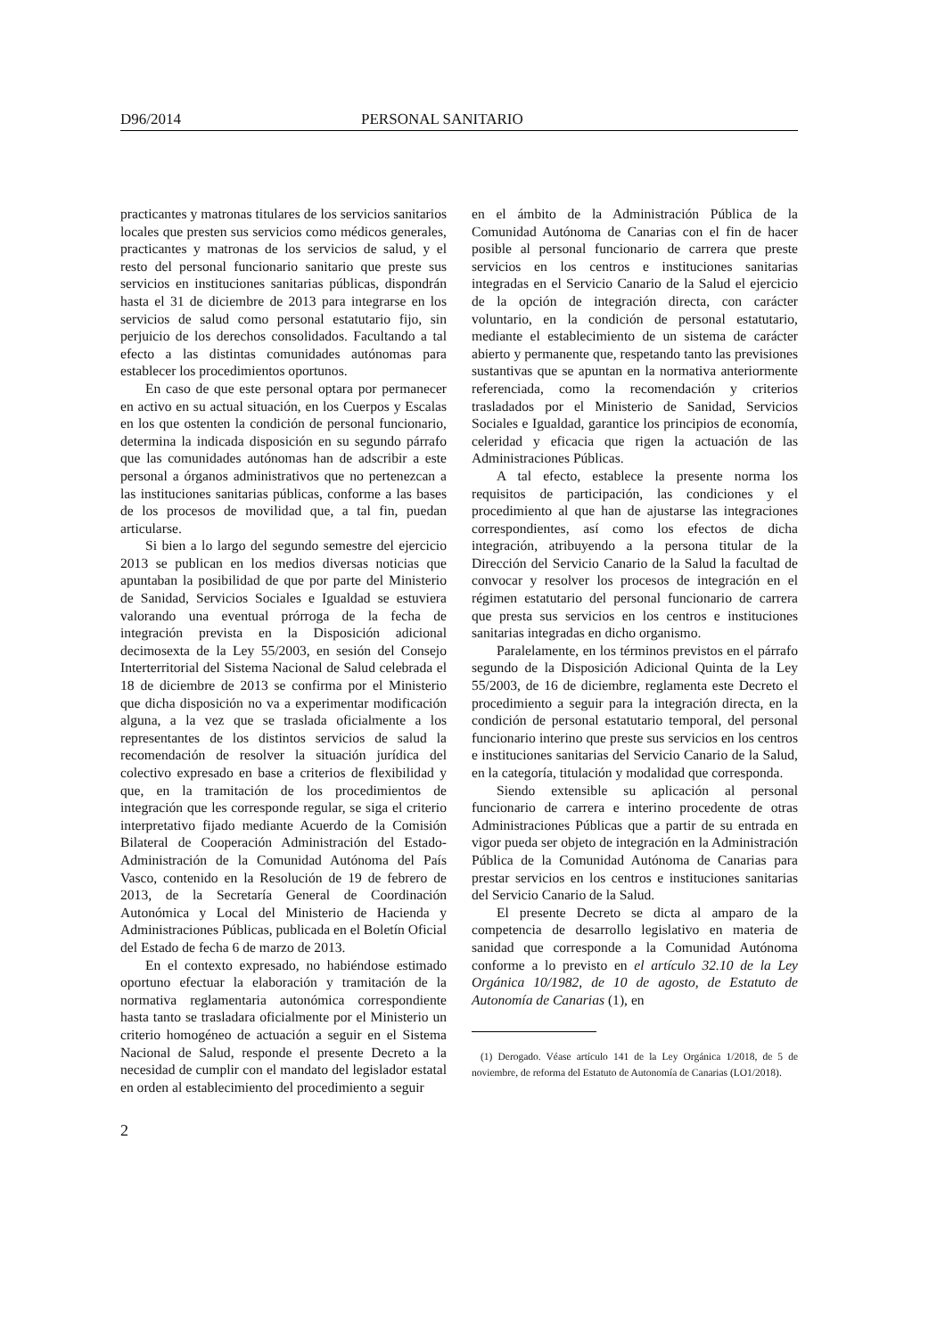D96/2014 PERSONAL SANITARIO
practicantes y matronas titulares de los servicios sanitarios locales que presten sus servicios como médicos generales, practicantes y matronas de los servicios de salud, y el resto del personal funcionario sanitario que preste sus servicios en instituciones sanitarias públicas, dispondrán hasta el 31 de diciembre de 2013 para integrarse en los servicios de salud como personal estatutario fijo, sin perjuicio de los derechos consolidados. Facultando a tal efecto a las distintas comunidades autónomas para establecer los procedimientos oportunos.
En caso de que este personal optara por permanecer en activo en su actual situación, en los Cuerpos y Escalas en los que ostenten la condición de personal funcionario, determina la indicada disposición en su segundo párrafo que las comunidades autónomas han de adscribir a este personal a órganos administrativos que no pertenezcan a las instituciones sanitarias públicas, conforme a las bases de los procesos de movilidad que, a tal fin, puedan articularse.
Si bien a lo largo del segundo semestre del ejercicio 2013 se publican en los medios diversas noticias que apuntaban la posibilidad de que por parte del Ministerio de Sanidad, Servicios Sociales e Igualdad se estuviera valorando una eventual prórroga de la fecha de integración prevista en la Disposición adicional decimosexta de la Ley 55/2003, en sesión del Consejo Interterritorial del Sistema Nacional de Salud celebrada el 18 de diciembre de 2013 se confirma por el Ministerio que dicha disposición no va a experimentar modificación alguna, a la vez que se traslada oficialmente a los representantes de los distintos servicios de salud la recomendación de resolver la situación jurídica del colectivo expresado en base a criterios de flexibilidad y que, en la tramitación de los procedimientos de integración que les corresponde regular, se siga el criterio interpretativo fijado mediante Acuerdo de la Comisión Bilateral de Cooperación Administración del Estado-Administración de la Comunidad Autónoma del País Vasco, contenido en la Resolución de 19 de febrero de 2013, de la Secretaría General de Coordinación Autonómica y Local del Ministerio de Hacienda y Administraciones Públicas, publicada en el Boletín Oficial del Estado de fecha 6 de marzo de 2013.
En el contexto expresado, no habiéndose estimado oportuno efectuar la elaboración y tramitación de la normativa reglamentaria autonómica correspondiente hasta tanto se trasladara oficialmente por el Ministerio un criterio homogéneo de actuación a seguir en el Sistema Nacional de Salud, responde el presente Decreto a la necesidad de cumplir con el mandato del legislador estatal en orden al establecimiento del procedimiento a seguir
en el ámbito de la Administración Pública de la Comunidad Autónoma de Canarias con el fin de hacer posible al personal funcionario de carrera que preste servicios en los centros e instituciones sanitarias integradas en el Servicio Canario de la Salud el ejercicio de la opción de integración directa, con carácter voluntario, en la condición de personal estatutario, mediante el establecimiento de un sistema de carácter abierto y permanente que, respetando tanto las previsiones sustantivas que se apuntan en la normativa anteriormente referenciada, como la recomendación y criterios trasladados por el Ministerio de Sanidad, Servicios Sociales e Igualdad, garantice los principios de economía, celeridad y eficacia que rigen la actuación de las Administraciones Públicas.
A tal efecto, establece la presente norma los requisitos de participación, las condiciones y el procedimiento al que han de ajustarse las integraciones correspondientes, así como los efectos de dicha integración, atribuyendo a la persona titular de la Dirección del Servicio Canario de la Salud la facultad de convocar y resolver los procesos de integración en el régimen estatutario del personal funcionario de carrera que presta sus servicios en los centros e instituciones sanitarias integradas en dicho organismo.
Paralelamente, en los términos previstos en el párrafo segundo de la Disposición Adicional Quinta de la Ley 55/2003, de 16 de diciembre, reglamenta este Decreto el procedimiento a seguir para la integración directa, en la condición de personal estatutario temporal, del personal funcionario interino que preste sus servicios en los centros e instituciones sanitarias del Servicio Canario de la Salud, en la categoría, titulación y modalidad que corresponda.
Siendo extensible su aplicación al personal funcionario de carrera e interino procedente de otras Administraciones Públicas que a partir de su entrada en vigor pueda ser objeto de integración en la Administración Pública de la Comunidad Autónoma de Canarias para prestar servicios en los centros e instituciones sanitarias del Servicio Canario de la Salud.
El presente Decreto se dicta al amparo de la competencia de desarrollo legislativo en materia de sanidad que corresponde a la Comunidad Autónoma conforme a lo previsto en el artículo 32.10 de la Ley Orgánica 10/1982, de 10 de agosto, de Estatuto de Autonomía de Canarias (1), en
(1) Derogado. Véase artículo 141 de la Ley Orgánica 1/2018, de 5 de noviembre, de reforma del Estatuto de Autonomía de Canarias (LO1/2018).
2